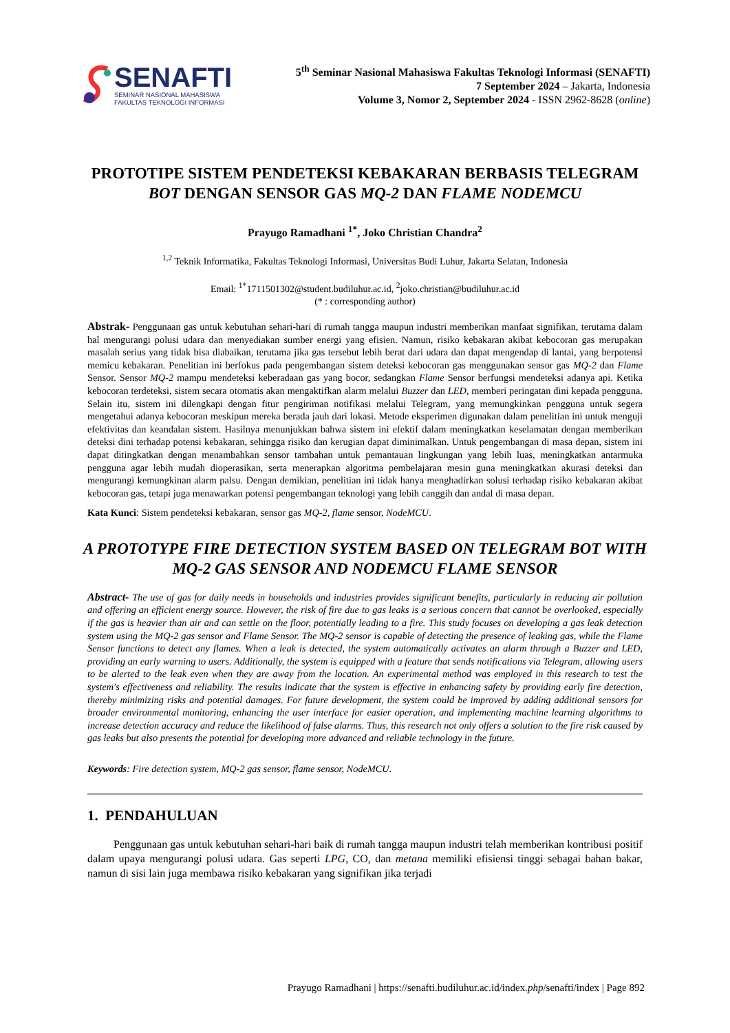SENAFTI
SEMINAR NASIONAL MAHASISWA
FAKULTAS TEKNOLOGI INFORMASI
5<sup>th</sup> Seminar Nasional Mahasiswa Fakultas Teknologi Informasi (SENAFTI)
7 September 2024 – Jakarta, Indonesia
Volume 3, Nomor 2, September 2024 - ISSN 2962-8628 (online)
PROTOTIPE SISTEM PENDETEKSI KEBAKARAN BERBASIS TELEGRAM BOT DENGAN SENSOR GAS MQ-2 DAN FLAME NODEMCU
Prayugo Ramadhani <sup>1*</sup>, Joko Christian Chandra<sup>2</sup>
<sup>1,2</sup> Teknik Informatika, Fakultas Teknologi Informasi, Universitas Budi Luhur, Jakarta Selatan, Indonesia
Email: <sup>1*</sup>1711501302@student.budiluhur.ac.id, <sup>2</sup>joko.christian@budiluhur.ac.id
(* : corresponding author)
Abstrak- Penggunaan gas untuk kebutuhan sehari-hari di rumah tangga maupun industri memberikan manfaat signifikan, terutama dalam hal mengurangi polusi udara dan menyediakan sumber energi yang efisien. Namun, risiko kebakaran akibat kebocoran gas merupakan masalah serius yang tidak bisa diabaikan, terutama jika gas tersebut lebih berat dari udara dan dapat mengendap di lantai, yang berpotensi memicu kebakaran. Penelitian ini berfokus pada pengembangan sistem deteksi kebocoran gas menggunakan sensor gas MQ-2 dan Flame Sensor. Sensor MQ-2 mampu mendeteksi keberadaan gas yang bocor, sedangkan Flame Sensor berfungsi mendeteksi adanya api. Ketika kebocoran terdeteksi, sistem secara otomatis akan mengaktifkan alarm melalui Buzzer dan LED, memberi peringatan dini kepada pengguna. Selain itu, sistem ini dilengkapi dengan fitur pengiriman notifikasi melalui Telegram, yang memungkinkan pengguna untuk segera mengetahui adanya kebocoran meskipun mereka berada jauh dari lokasi. Metode eksperimen digunakan dalam penelitian ini untuk menguji efektivitas dan keandalan sistem. Hasilnya menunjukkan bahwa sistem ini efektif dalam meningkatkan keselamatan dengan memberikan deteksi dini terhadap potensi kebakaran, sehingga risiko dan kerugian dapat diminimalkan. Untuk pengembangan di masa depan, sistem ini dapat ditingkatkan dengan menambahkan sensor tambahan untuk pemantauan lingkungan yang lebih luas, meningkatkan antarmuka pengguna agar lebih mudah dioperasikan, serta menerapkan algoritma pembelajaran mesin guna meningkatkan akurasi deteksi dan mengurangi kemungkinan alarm palsu. Dengan demikian, penelitian ini tidak hanya menghadirkan solusi terhadap risiko kebakaran akibat kebocoran gas, tetapi juga menawarkan potensi pengembangan teknologi yang lebih canggih dan andal di masa depan.
Kata Kunci: Sistem pendeteksi kebakaran, sensor gas MQ-2, flame sensor, NodeMCU.
A PROTOTYPE FIRE DETECTION SYSTEM BASED ON TELEGRAM BOT WITH MQ-2 GAS SENSOR AND NODEMCU FLAME SENSOR
Abstract- The use of gas for daily needs in households and industries provides significant benefits, particularly in reducing air pollution and offering an efficient energy source. However, the risk of fire due to gas leaks is a serious concern that cannot be overlooked, especially if the gas is heavier than air and can settle on the floor, potentially leading to a fire. This study focuses on developing a gas leak detection system using the MQ-2 gas sensor and Flame Sensor. The MQ-2 sensor is capable of detecting the presence of leaking gas, while the Flame Sensor functions to detect any flames. When a leak is detected, the system automatically activates an alarm through a Buzzer and LED, providing an early warning to users. Additionally, the system is equipped with a feature that sends notifications via Telegram, allowing users to be alerted to the leak even when they are away from the location. An experimental method was employed in this research to test the system's effectiveness and reliability. The results indicate that the system is effective in enhancing safety by providing early fire detection, thereby minimizing risks and potential damages. For future development, the system could be improved by adding additional sensors for broader environmental monitoring, enhancing the user interface for easier operation, and implementing machine learning algorithms to increase detection accuracy and reduce the likelihood of false alarms. Thus, this research not only offers a solution to the fire risk caused by gas leaks but also presents the potential for developing more advanced and reliable technology in the future.
Keywords: Fire detection system, MQ-2 gas sensor, flame sensor, NodeMCU.
1. PENDAHULUAN
Penggunaan gas untuk kebutuhan sehari-hari baik di rumah tangga maupun industri telah memberikan kontribusi positif dalam upaya mengurangi polusi udara. Gas seperti LPG, CO, dan metana memiliki efisiensi tinggi sebagai bahan bakar, namun di sisi lain juga membawa risiko kebakaran yang signifikan jika terjadi
Prayugo Ramadhani | https://senafti.budiluhur.ac.id/index.php/senafti/index | Page 892